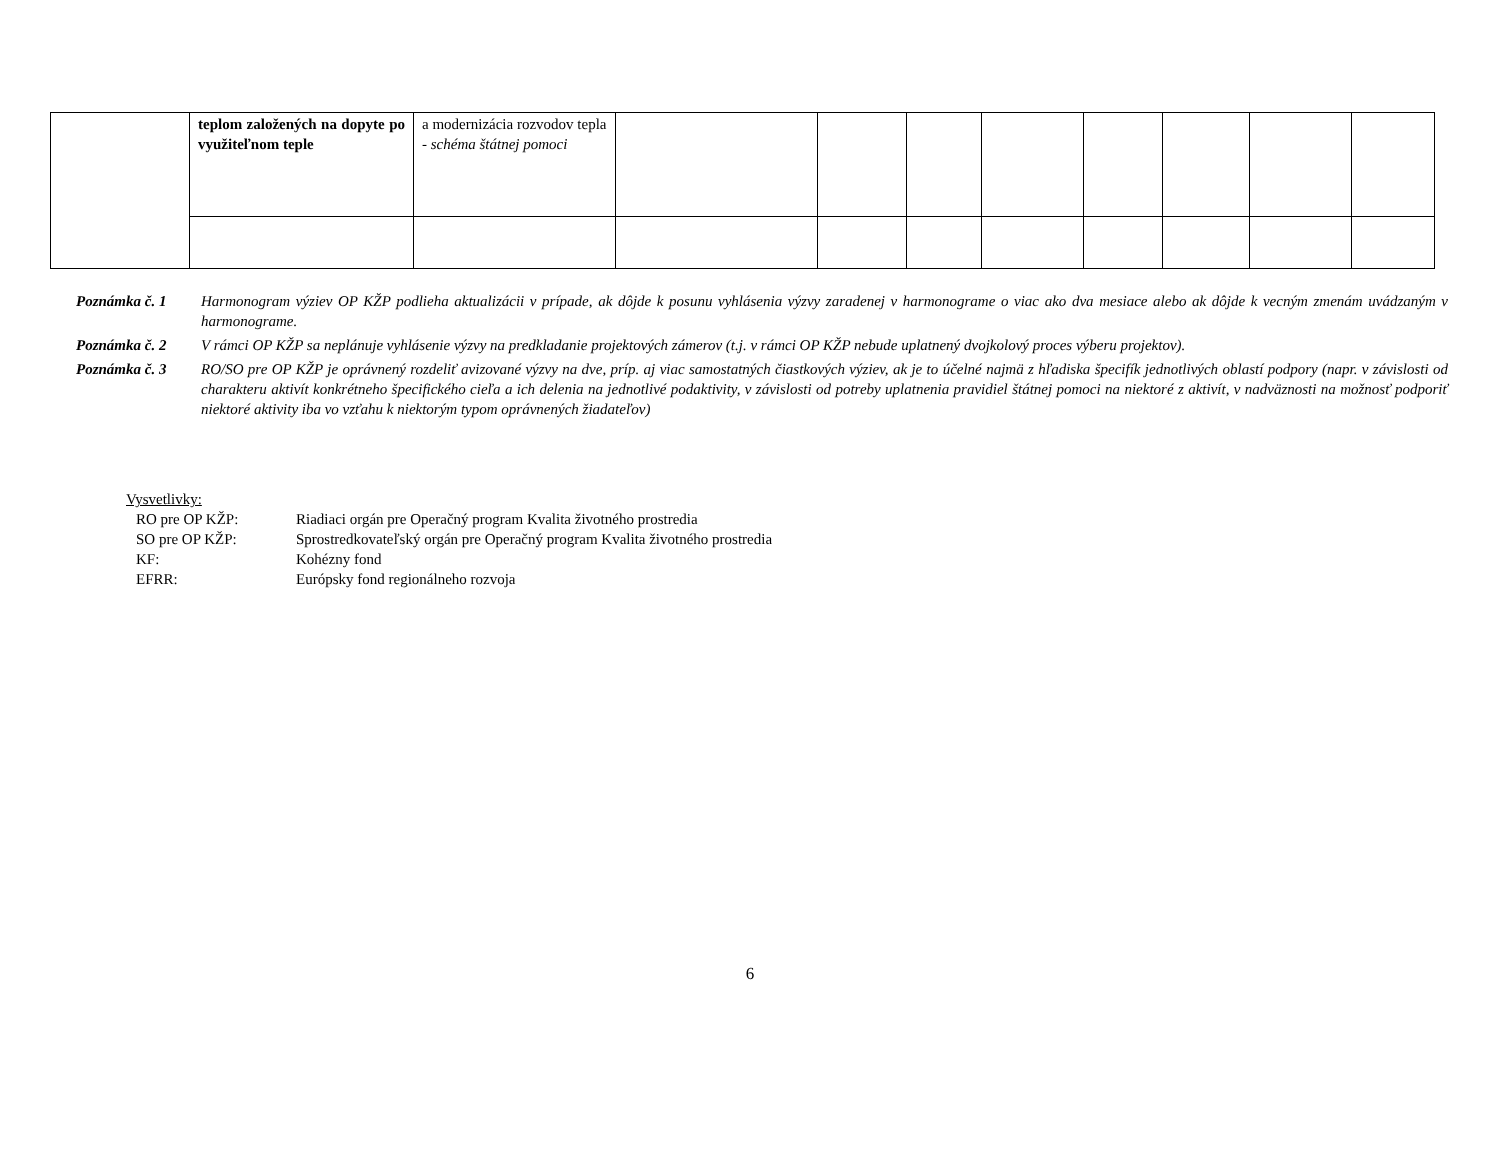| | teplom založených na dopyte po využiteľnom teple | a modernizácia rozvodov tepla - schéma štátnej pomoci | | | | | | | | |
Poznámka č. 1 Harmonogram výziev OP KŽP podlieha aktualizácii v prípade, ak dôjde k posunu vyhlásenia výzvy zaradenej v harmonograme o viac ako dva mesiace alebo ak dôjde k vecným zmenám uvádzaným v harmonograme.
Poznámka č. 2 V rámci OP KŽP sa neplánuje vyhlásenie výzvy na predkladanie projektových zámerov (t.j. v rámci OP KŽP nebude uplatnený dvojkolový proces výberu projektov).
Poznámka č. 3 RO/SO pre OP KŽP je oprávnený rozdeliť avizované výzvy na dve, príp. aj viac samostatných čiastkových výziev, ak je to účelné najmä z hľadiska špecifík jednotlivých oblastí podpory (napr. v závislosti od charakteru aktivít konkrétneho špecifického cieľa a ich delenia na jednotlivé podaktivity, v závislosti od potreby uplatnenia pravidiel štátnej pomoci na niektoré z aktivít, v nadväznosti na možnosť podporiť niektoré aktivity iba vo vzťahu k niektorým typom oprávnených žiadateľov)
Vysvetlivky:
RO pre OP KŽP: Riadiaci orgán pre Operačný program Kvalita životného prostredia
SO pre OP KŽP: Sprostredkovateľský orgán pre Operačný program Kvalita životného prostredia
KF: Kohézny fond
EFRR: Európsky fond regionálneho rozvoja
6